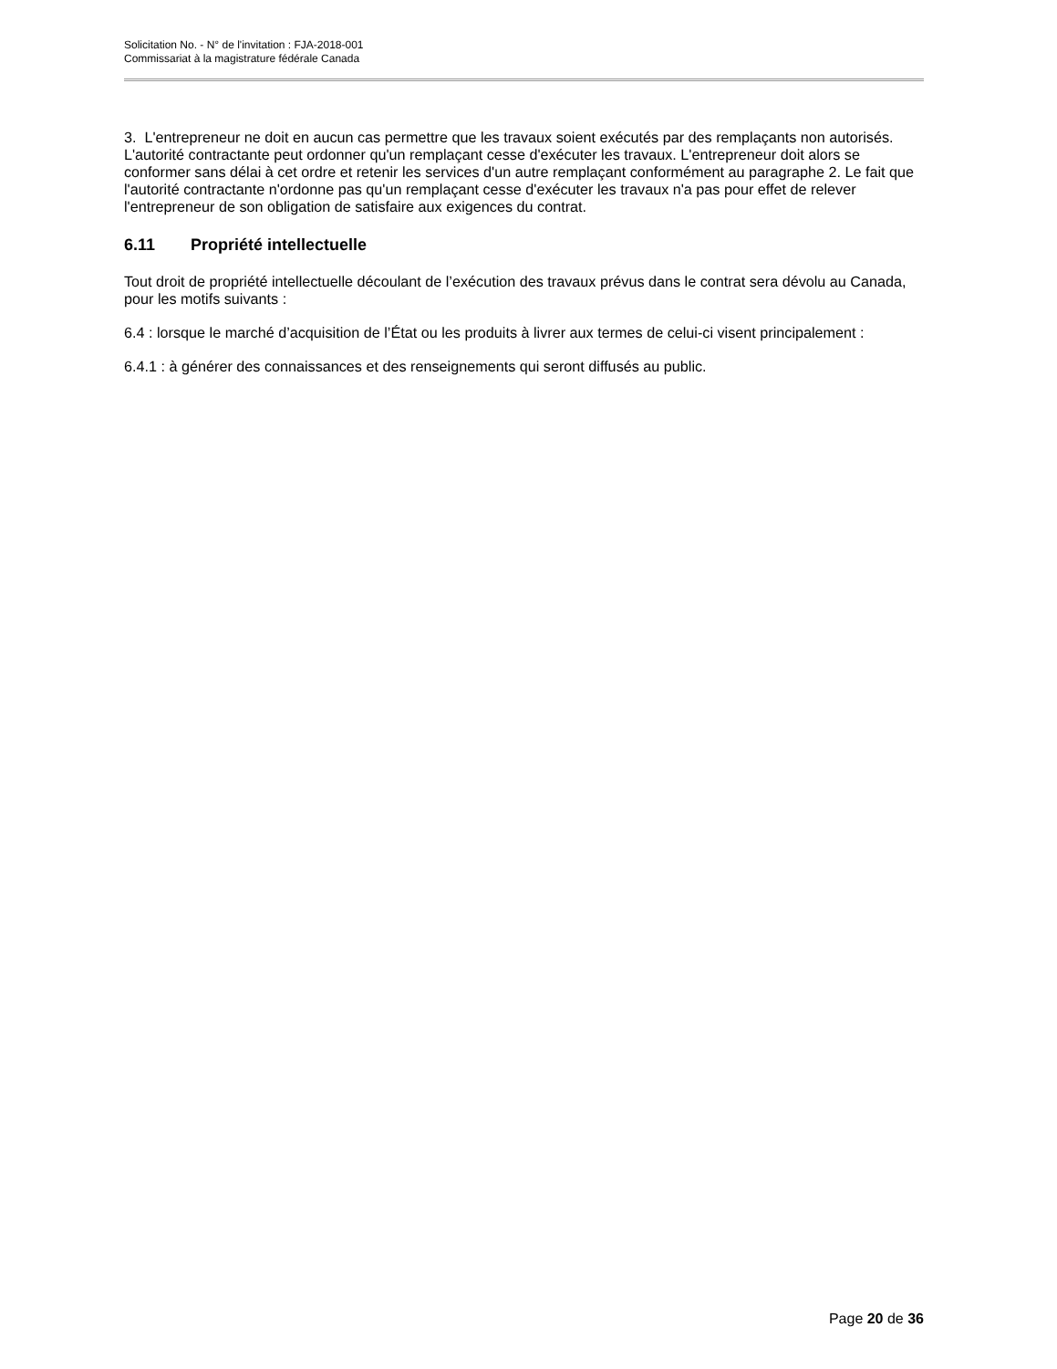Solicitation No. - N° de l'invitation : FJA-2018-001
Commissariat à la magistrature fédérale Canada
3. L'entrepreneur ne doit en aucun cas permettre que les travaux soient exécutés par des remplaçants non autorisés. L'autorité contractante peut ordonner qu'un remplaçant cesse d'exécuter les travaux. L'entrepreneur doit alors se conformer sans délai à cet ordre et retenir les services d'un autre remplaçant conformément au paragraphe 2. Le fait que l'autorité contractante n'ordonne pas qu'un remplaçant cesse d'exécuter les travaux n'a pas pour effet de relever l'entrepreneur de son obligation de satisfaire aux exigences du contrat.
6.11 Propriété intellectuelle
Tout droit de propriété intellectuelle découlant de l’exécution des travaux prévus dans le contrat sera dévolu au Canada, pour les motifs suivants :
6.4 : lorsque le marché d’acquisition de l’État ou les produits à livrer aux termes de celui-ci visent principalement :
6.4.1 : à générer des connaissances et des renseignements qui seront diffusés au public.
Page 20 de 36